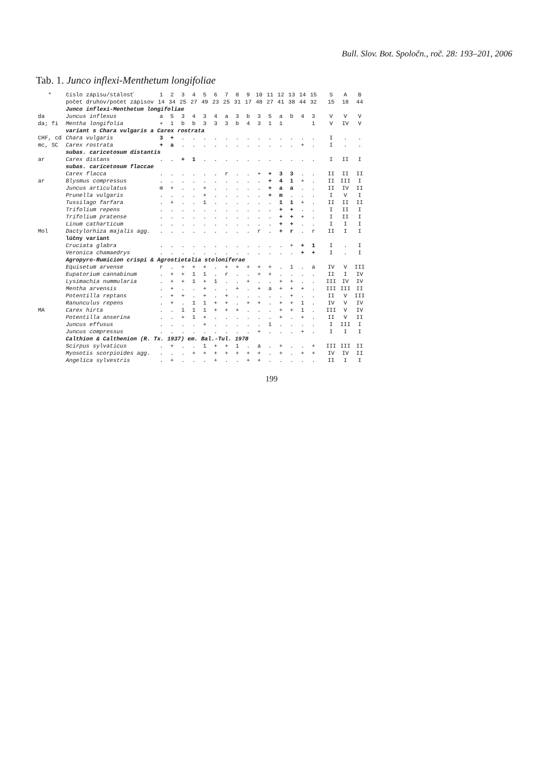Bull. Slov. Bot. Spoločn., roč. 28: 193–201, 2006
Tab. 1. Junco inflexi-Menthetum longifoliae
| * | číslo zápisu/stálosť | 1 | 2 | 3 | 4 | 5 | 6 | 7 | 8 | 9 | 10 | 11 | 12 | 13 | 14 | 15 | S | A | B |
| --- | --- | --- | --- | --- | --- | --- | --- | --- | --- | --- | --- | --- | --- | --- | --- | --- | --- | --- | --- |
| | počet druhov/počet zápisov | 14 | 34 | 25 | 27 | 49 | 23 | 25 | 31 | 17 | 48 | 27 | 41 | 38 | 44 | 32 | 15 | 18 | 44 |
| | Junco inflexi-Menthetum longifoliae | | | | | | | | | | | | | | | | | | |
| da | Juncus inflexus | a | 5 | 3 | 4 | 3 | 4 | a | 3 | b | 3 | 5 | a | b | 4 | 3 | V | V | V |
| da; fi | Mentha longifolia | + | 1 | b | b | 3 | 3 | 3 | b | 4 | 3 | 1 | 1 | | | 1 | V | IV | V |
| | variant s Chara vulgaris a Carex rostrata | | | | | | | | | | | | | | | | | | |
| CHF, cd | Chara vulgaris | 3 | + | . | . | . | . | . | . | . | . | . | . | . | . | . | I | . | . |
| mc, SC | Carex rostrata | + | a | . | . | . | . | . | . | . | . | . | . | . | + | . | I | . | . |
| | subas. caricetosum distantis | | | | | | | | | | | | | | | | | | |
| ar | Carex distans | . | . | + | 1 | . | . | . | . | . | . | . | . | . | . | . | I | II | I |
| | subas. caricetosum flaccae | | | | | | | | | | | | | | | | | | |
| | Carex flacca | . | . | . | . | . | . | r | . | . | + | + | 3 | 3 | . | . | II | II | II |
| ar | Blysmus compressus | . | . | . | . | . | . | . | . | . | . | + | 4 | 1 | + | . | II | III | I |
| | Juncus articulatus | m | + | . | . | + | . | . | . | . | . | + | a | a | . | . | II | IV | II |
| | Prunella vulgaris | . | . | . | . | + | . | . | . | . | . | + | m | . | . | . | I | V | I |
| | Tussilago farfara | . | + | . | . | 1 | . | . | . | . | . | . | 1 | 1 | + | . | II | II | II |
| | Trifolium repens | . | . | . | . | . | . | . | . | . | . | . | + | + | . | . | I | II | I |
| | Trifolium pratense | . | . | . | . | . | . | . | . | . | . | . | + | + | + | . | I | II | I |
| | Linum catharticum | . | . | . | . | . | . | . | . | . | . | . | + | + | . | . | I | I | I |
| Mol | Dactylorhiza majalis agg. | . | . | . | . | . | . | . | . | . | r | . | + | r | . | r | II | I | I |
| | lúčny variant | | | | | | | | | | | | | | | | | | |
| | Cruciata glabra | . | . | . | . | . | . | . | . | . | . | . | . | + | + | 1 | I | . | I |
| | Veronica chamaedrys | . | . | . | . | . | . | . | . | . | . | . | . | . | + | + | I | . | I |
| | Agropyro-Rumicion crispi & Agrostietalia stoloniferae | | | | | | | | | | | | | | | | | | |
| | Equisetum arvense | r | . | + | + | + | . | + | + | + | + | + | . | 1 | . | a | IV | V | III |
| | Eupatorium cannabinum | . | + | + | 1 | 1 | . | r | . | . | + | + | . | . | . | . | II | I | IV |
| | Lysimachia nummularia | . | + | + | 1 | + | 1 | . | . | + | . | . | + | + | . | . | III | IV | IV |
| | Mentha arvensis | . | + | . | . | + | . | . | + | . | + | a | + | + | + | . | III | III | II |
| | Potentilla reptans | . | + | + | . | + | . | + | . | . | . | . | . | + | . | . | II | V | III |
| | Ranunculus repens | . | + | . | 1 | 1 | + | + | . | + | + | . | + | + | 1 | . | IV | V | IV |
| MA | Carex hirta | . | . | 1 | 1 | 1 | + | + | + | . | . | . | + | + | 1 | . | III | V | IV |
| | Potentilla anserina | . | . | + | 1 | + | . | . | . | . | . | . | + | . | + | . | II | V | II |
| | Juncus effusus | . | . | . | . | + | . | . | . | . | . | 1 | . | . | . | . | I | III | I |
| | Juncus compressus | . | . | . | . | . | . | . | . | . | + | . | . | . | + | . | I | I | I |
| | Calthion & Calthenion (R. Tx. 1937) em. Bal.-Tul. 1978 | | | | | | | | | | | | | | | | | | |
| | Scirpus sylvaticus | . | + | . | . | 1 | + | + | 1 | . | a | . | + | . | . | + | III | III | II |
| | Myosotis scorpioides agg. | . | . | . | + | + | + | + | + | + | + | . | + | . | + | + | IV | IV | II |
| | Angelica sylvestris | . | + | . | . | . | + | . | . | + | + | . | . | . | . | . | II | I | I |
199